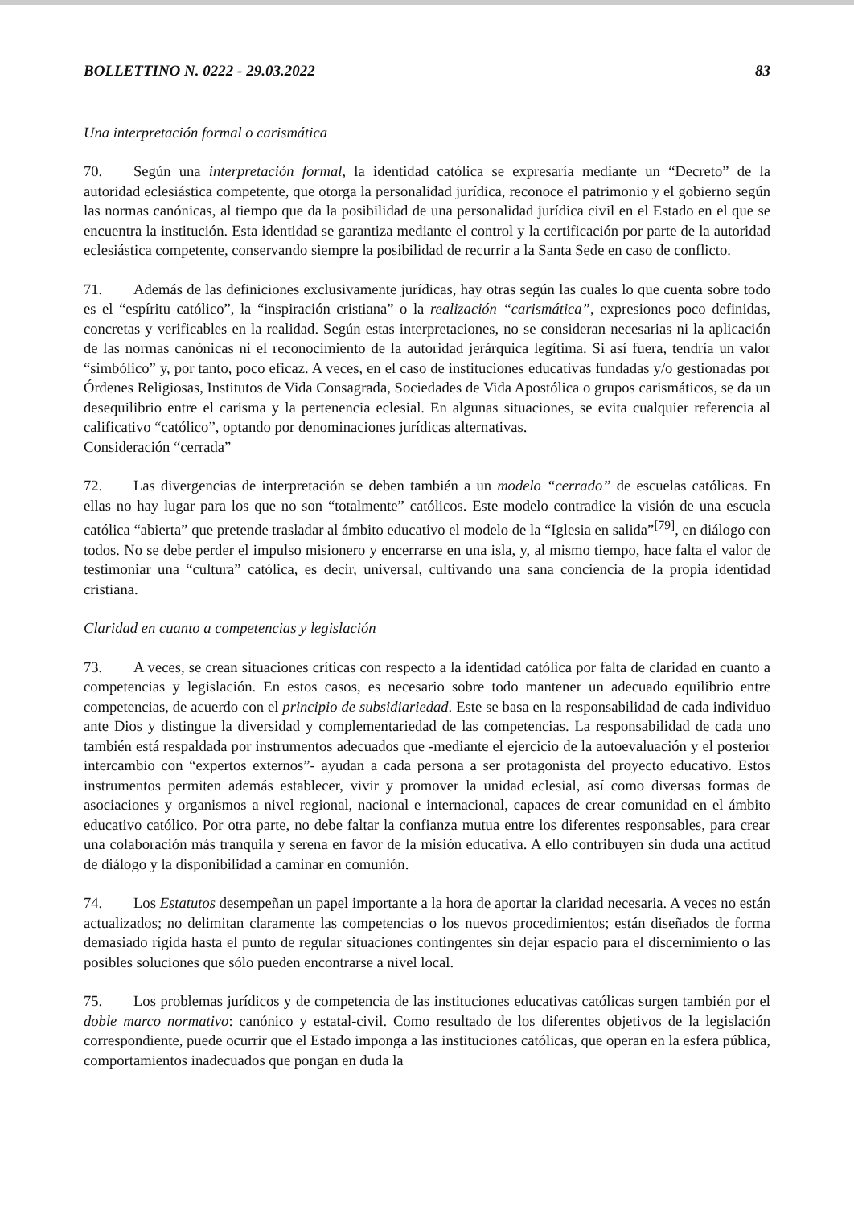BOLLETTINO N. 0222 - 29.03.2022 83
Una interpretación formal o carismática
70. Según una interpretación formal, la identidad católica se expresaría mediante un “Decreto” de la autoridad eclesiástica competente, que otorga la personalidad jurídica, reconoce el patrimonio y el gobierno según las normas canónicas, al tiempo que da la posibilidad de una personalidad jurídica civil en el Estado en el que se encuentra la institución. Esta identidad se garantiza mediante el control y la certificación por parte de la autoridad eclesiástica competente, conservando siempre la posibilidad de recurrir a la Santa Sede en caso de conflicto.
71. Además de las definiciones exclusivamente jurídicas, hay otras según las cuales lo que cuenta sobre todo es el “espíritu católico”, la “inspiración cristiana” o la realización “carismática”, expresiones poco definidas, concretas y verificables en la realidad. Según estas interpretaciones, no se consideran necesarias ni la aplicación de las normas canónicas ni el reconocimiento de la autoridad jerárquica legítima. Si así fuera, tendría un valor “simbólico” y, por tanto, poco eficaz. A veces, en el caso de instituciones educativas fundadas y/o gestionadas por Órdenes Religiosas, Institutos de Vida Consagrada, Sociedades de Vida Apostólica o grupos carismáticos, se da un desequilibrio entre el carisma y la pertenencia eclesial. En algunas situaciones, se evita cualquier referencia al calificativo “católico”, optando por denominaciones jurídicas alternativas.
Consideración “cerrada”
72. Las divergencias de interpretación se deben también a un modelo “cerrado” de escuelas católicas. En ellas no hay lugar para los que no son “totalmente” católicos. Este modelo contradice la visión de una escuela católica “abierta” que pretende trasladar al ámbito educativo el modelo de la “Iglesia en salida”<sup>[79]</sup>, en diálogo con todos. No se debe perder el impulso misionero y encerrarse en una isla, y, al mismo tiempo, hace falta el valor de testimoniar una “cultura” católica, es decir, universal, cultivando una sana conciencia de la propia identidad cristiana.
Claridad en cuanto a competencias y legislación
73. A veces, se crean situaciones críticas con respecto a la identidad católica por falta de claridad en cuanto a competencias y legislación. En estos casos, es necesario sobre todo mantener un adecuado equilibrio entre competencias, de acuerdo con el principio de subsidiariedad. Este se basa en la responsabilidad de cada individuo ante Dios y distingue la diversidad y complementariedad de las competencias. La responsabilidad de cada uno también está respaldada por instrumentos adecuados que -mediante el ejercicio de la autoevaluación y el posterior intercambio con “expertos externos”- ayudan a cada persona a ser protagonista del proyecto educativo. Estos instrumentos permiten además establecer, vivir y promover la unidad eclesial, así como diversas formas de asociaciones y organismos a nivel regional, nacional e internacional, capaces de crear comunidad en el ámbito educativo católico. Por otra parte, no debe faltar la confianza mutua entre los diferentes responsables, para crear una colaboración más tranquila y serena en favor de la misión educativa. A ello contribuyen sin duda una actitud de diálogo y la disponibilidad a caminar en comunión.
74. Los Estatutos desempeñan un papel importante a la hora de aportar la claridad necesaria. A veces no están actualizados; no delimitan claramente las competencias o los nuevos procedimientos; están diseñados de forma demasiado rígida hasta el punto de regular situaciones contingentes sin dejar espacio para el discernimiento o las posibles soluciones que sólo pueden encontrarse a nivel local.
75. Los problemas jurídicos y de competencia de las instituciones educativas católicas surgen también por el doble marco normativo: canónico y estatal-civil. Como resultado de los diferentes objetivos de la legislación correspondiente, puede ocurrir que el Estado imponga a las instituciones católicas, que operan en la esfera pública, comportamientos inadecuados que pongan en duda la